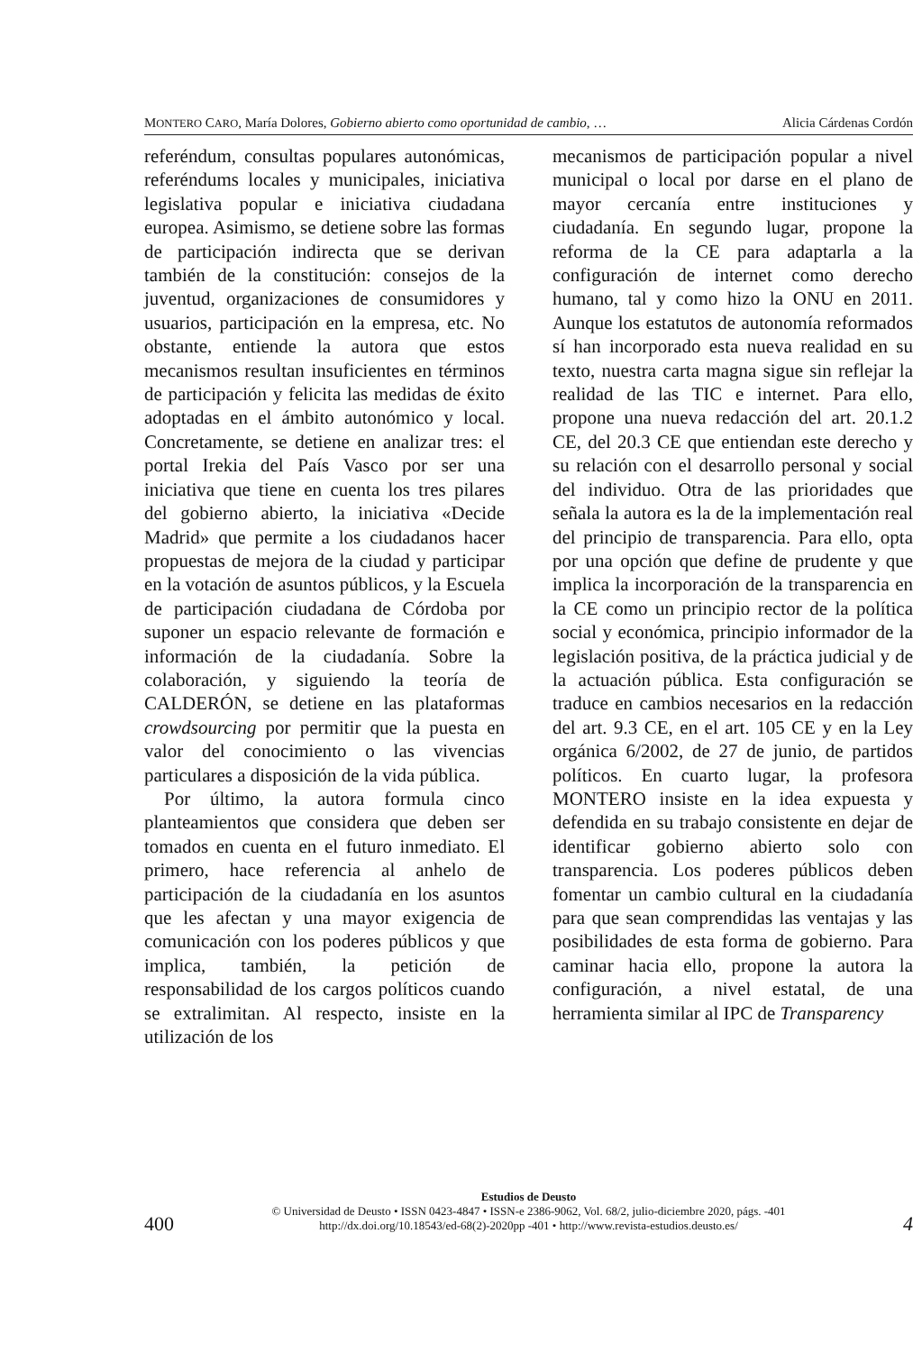MONTERO CARO, María Dolores, Gobierno abierto como oportunidad de cambio, … Alicia Cárdenas Cordón
referéndum, consultas populares autonómicas, referéndums locales y municipales, iniciativa legislativa popular e iniciativa ciudadana europea. Asimismo, se detiene sobre las formas de participación indirecta que se derivan también de la constitución: consejos de la juventud, organizaciones de consumidores y usuarios, participación en la empresa, etc. No obstante, entiende la autora que estos mecanismos resultan insuficientes en términos de participación y felicita las medidas de éxito adoptadas en el ámbito autonómico y local. Concretamente, se detiene en analizar tres: el portal Irekia del País Vasco por ser una iniciativa que tiene en cuenta los tres pilares del gobierno abierto, la iniciativa «Decide Madrid» que permite a los ciudadanos hacer propuestas de mejora de la ciudad y participar en la votación de asuntos públicos, y la Escuela de participación ciudadana de Córdoba por suponer un espacio relevante de formación e información de la ciudadanía. Sobre la colaboración, y siguiendo la teoría de CALDERÓN, se detiene en las plataformas crowdsourcing por permitir que la puesta en valor del conocimiento o las vivencias particulares a disposición de la vida pública.
Por último, la autora formula cinco planteamientos que considera que deben ser tomados en cuenta en el futuro inmediato. El primero, hace referencia al anhelo de participación de la ciudadanía en los asuntos que les afectan y una mayor exigencia de comunicación con los poderes públicos y que implica, también, la petición de responsabilidad de los cargos políticos cuando se extralimitan. Al respecto, insiste en la utilización de los
mecanismos de participación popular a nivel municipal o local por darse en el plano de mayor cercanía entre instituciones y ciudadanía. En segundo lugar, propone la reforma de la CE para adaptarla a la configuración de internet como derecho humano, tal y como hizo la ONU en 2011. Aunque los estatutos de autonomía reformados sí han incorporado esta nueva realidad en su texto, nuestra carta magna sigue sin reflejar la realidad de las TIC e internet. Para ello, propone una nueva redacción del art. 20.1.2 CE, del 20.3 CE que entiendan este derecho y su relación con el desarrollo personal y social del individuo. Otra de las prioridades que señala la autora es la de la implementación real del principio de transparencia. Para ello, opta por una opción que define de prudente y que implica la incorporación de la transparencia en la CE como un principio rector de la política social y económica, principio informador de la legislación positiva, de la práctica judicial y de la actuación pública. Esta configuración se traduce en cambios necesarios en la redacción del art. 9.3 CE, en el art. 105 CE y en la Ley orgánica 6/2002, de 27 de junio, de partidos políticos. En cuarto lugar, la profesora MONTERO insiste en la idea expuesta y defendida en su trabajo consistente en dejar de identificar gobierno abierto solo con transparencia. Los poderes públicos deben fomentar un cambio cultural en la ciudadanía para que sean comprendidas las ventajas y las posibilidades de esta forma de gobierno. Para caminar hacia ello, propone la autora la configuración, a nivel estatal, de una herramienta similar al IPC de Transparency
Estudios de Deusto
© Universidad de Deusto • ISSN 0423-4847 • ISSN-e 2386-9062, Vol. 68/2, julio-diciembre 2020, págs. -401
http://dx.doi.org/10.18543/ed-68(2)-2020pp -401 • http://www.revista-estudios.deusto.es/
400 4